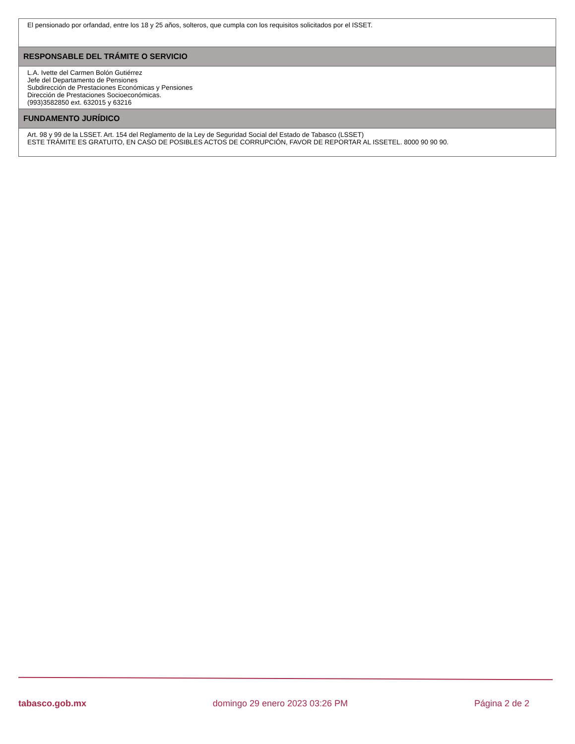El pensionado por orfandad, entre los 18 y 25 años, solteros, que cumpla con los requisitos solicitados por el ISSET.
RESPONSABLE DEL TRÁMITE O SERVICIO
L.A. Ivette del Carmen Bolón Gutiérrez
Jefe del Departamento de Pensiones
Subdirección de Prestaciones Económicas y Pensiones
Dirección de Prestaciones Socioeconómicas.
(993)3582850 ext. 632015 y 63216
FUNDAMENTO JURÍDICO
Art. 98 y 99 de la LSSET. Art. 154 del Reglamento de la Ley de Seguridad Social del Estado de Tabasco (LSSET)
ESTE TRÁMITE ES GRATUITO, EN CASO DE POSIBLES ACTOS DE CORRUPCIÓN, FAVOR DE REPORTAR AL ISSETEL. 8000 90 90 90.
tabasco.gob.mx domingo 29 enero 2023 03:26 PM Página 2 de 2